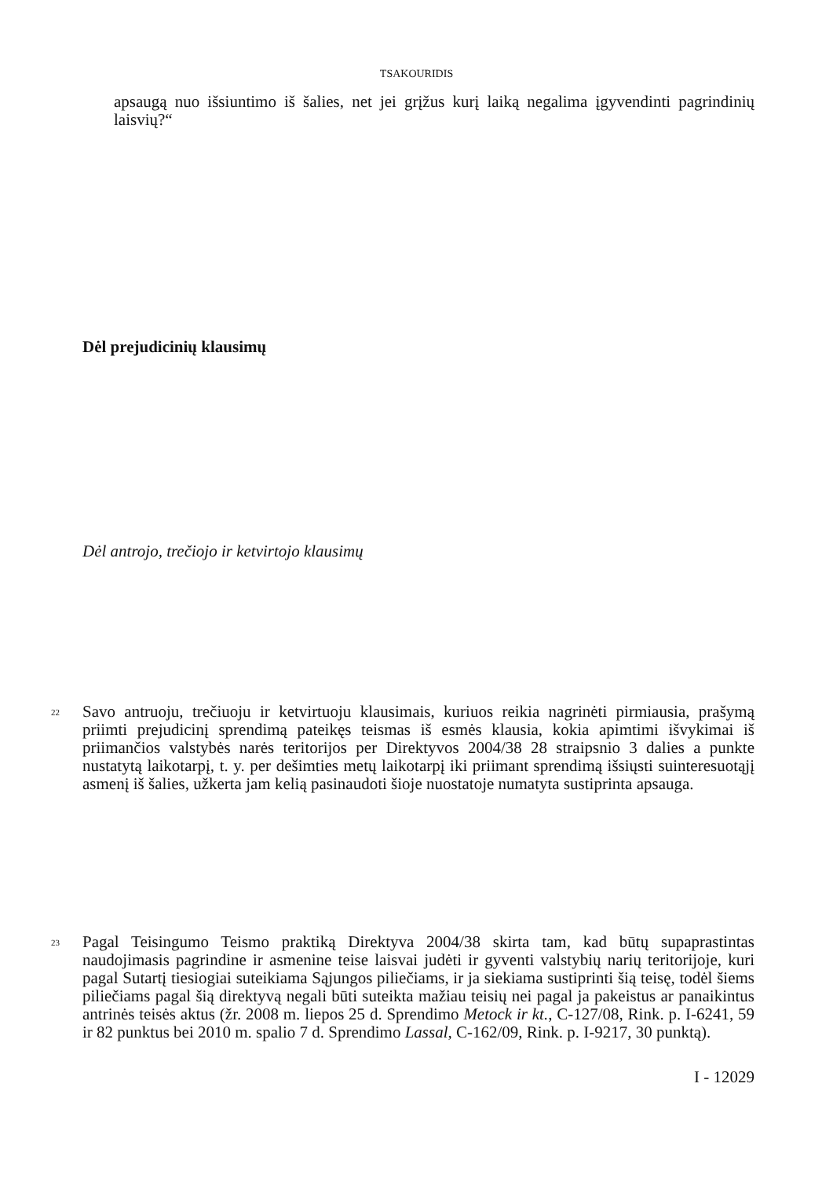TSAKOURIDIS
apsaugą nuo išsiuntimo iš šalies, net jei grįžus kurį laiką negalima įgyvendinti pagrindinių laisvių?“
Dėl prejudicinių klausimų
Dėl antrojo, trečiojo ir ketvirtojo klausimų
22
Savo antruoju, trečiuoju ir ketvirtuoju klausimais, kuriuos reikia nagrinėti pirmiausia, prašymą priimti prejudicinį sprendimą pateikęs teismas iš esmės klausia, kokia apimtimi išvykimai iš priimančios valstybės narės teritorijos per Direktyvos 2004/38 28 straipsnio 3 dalies a punkte nustatytą laikotarpį, t. y. per dešimties metų laikotarpį iki priimant sprendimą išsiųsti suinteresuotąjį asmenį iš šalies, užkerta jam kelią pasinaudoti šioje nuostatoje numatyta sustiprinta apsauga.
23
Pagal Teisingumo Teismo praktiką Direktyva 2004/38 skirta tam, kad būtų supaprastintas naudojimasis pagrindine ir asmenine teise laisvai judėti ir gyventi valstybių narių teritorijoje, kuri pagal Sutartį tiesiogiai suteikiama Sąjungos piliečiams, ir ja siekiama sustiprinti šią teisę, todėl šiems piliečiams pagal šią direktyvą negali būti suteikta mažiau teisių nei pagal ja pakeistus ar panaikintus antrinės teisės aktus (žr. 2008 m. liepos 25 d. Sprendimo Metock ir kt., C-127/08, Rink. p. I-6241, 59 ir 82 punktus bei 2010 m. spalio 7 d. Sprendimo Lassal, C-162/09, Rink. p. I-9217, 30 punktą).
I - 12029